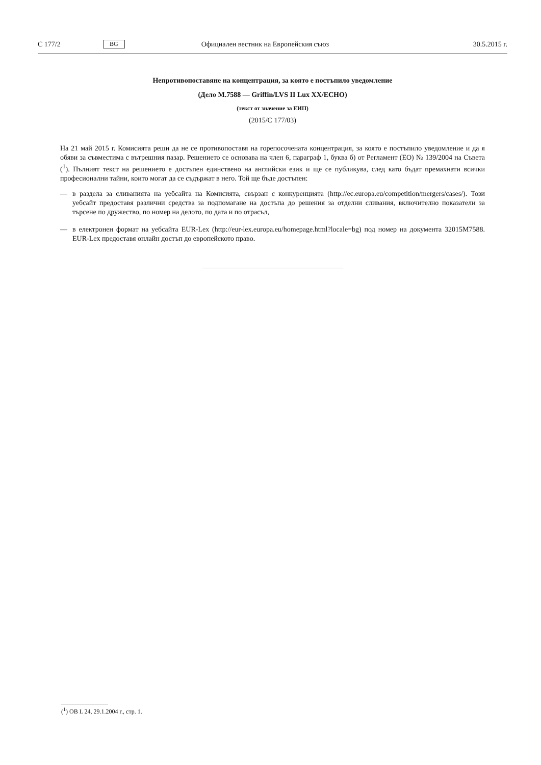C 177/2 BG Официален вестник на Европейския съюз 30.5.2015 г.
Непротивопоставяне на концентрация, за която е постъпило уведомление
(Дело M.7588 — Griffin/LVS II Lux XX/ECHO)
(текст от значение за ЕИП)
(2015/C 177/03)
На 21 май 2015 г. Комисията реши да не се противопоставя на горепосочената концентрация, за която е постъпило уведомление и да я обяви за съвместима с вътрешния пазар. Решението се основава на член 6, параграф 1, буква б) от Регламент (ЕО) № 139/2004 на Съвета (<sup>1</sup>). Пълният текст на решението е достъпен единствено на английски език и ще се публикува, след като бъдат премахнати всички професионални тайни, които могат да се съдържат в него. Той ще бъде достъпен:
— в раздела за сливанията на уебсайта на Комисията, свързан с конкуренцията (http://ec.europa.eu/competition/mergers/cases/). Този уебсайт предоставя различни средства за подпомагане на достъпа до решения за отделни сливания, включително показатели за търсене по дружество, по номер на делото, по дата и по отрасъл,
— в електронен формат на уебсайта EUR-Lex (http://eur-lex.europa.eu/homepage.html?locale=bg) под номер на документа 32015M7588. EUR-Lex предоставя онлайн достъп до европейското право.
(<sup>1</sup>) ОВ L 24, 29.1.2004 г., стр. 1.